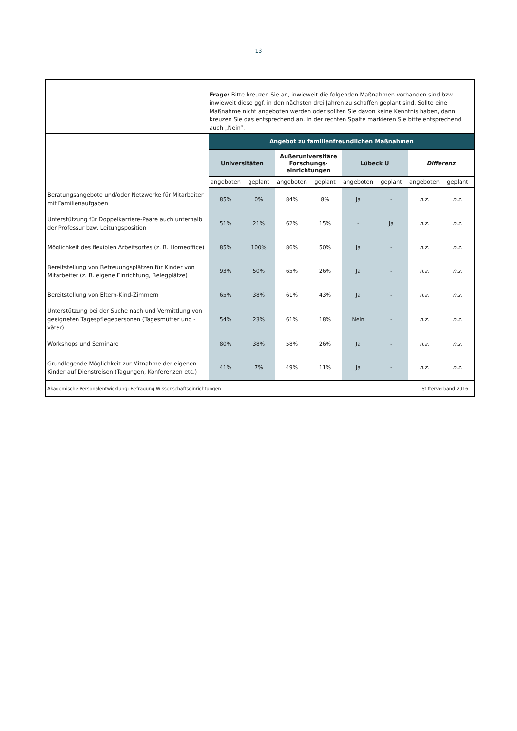13
Frage: Bitte kreuzen Sie an, inwieweit die folgenden Maßnahmen vorhanden sind bzw. inwieweit diese ggf. in den nächsten drei Jahren zu schaffen geplant sind. Sollte eine Maßnahme nicht angeboten werden oder sollten Sie davon keine Kenntnis haben, dann kreuzen Sie das entsprechend an. In der rechten Spalte markieren Sie bitte entsprechend auch „Nein“.
| | Angebot zu familienfreundlichen Maßnahmen | | | | | | | |
| | Universitäten | | Außeruniversitäre Forschungs-einrichtungen | | Lübeck U | | Differenz | |
| | angeboten | geplant | angeboten | geplant | angeboten | geplant | angeboten | geplant |
| Beratungsangebote und/oder Netzwerke für Mitarbeiter mit Familienaufgaben | 85% | 0% | 84% | 8% | Ja | - | n.z. | n.z. |
| Unterstützung für Doppelkarriere-Paare auch unterhalb der Professur bzw. Leitungsposition | 51% | 21% | 62% | 15% | - | Ja | n.z. | n.z. |
| Möglichkeit des flexiblen Arbeitsortes (z. B. Homeoffice) | 85% | 100% | 86% | 50% | Ja | - | n.z. | n.z. |
| Bereitstellung von Betreuungsplätzen für Kinder von Mitarbeiter (z. B. eigene Einrichtung, Belegplätze) | 93% | 50% | 65% | 26% | Ja | - | n.z. | n.z. |
| Bereitstellung von Eltern-Kind-Zimmern | 65% | 38% | 61% | 43% | Ja | - | n.z. | n.z. |
| Unterstützung bei der Suche nach und Vermittlung von geeigneten Tagespflegepersonen (Tagesmütter und -väter) | 54% | 23% | 61% | 18% | Nein | - | n.z. | n.z. |
| Workshops und Seminare | 80% | 38% | 58% | 26% | Ja | - | n.z. | n.z. |
| Grundlegende Möglichkeit zur Mitnahme der eigenen Kinder auf Dienstreisen (Tagungen, Konferenzen etc.) | 41% | 7% | 49% | 11% | Ja | - | n.z. | n.z. |
| Akademische Personalentwicklung: Befragung Wissenschaftseinrichtungen | | | | | | Stifterverband 2016 | | |